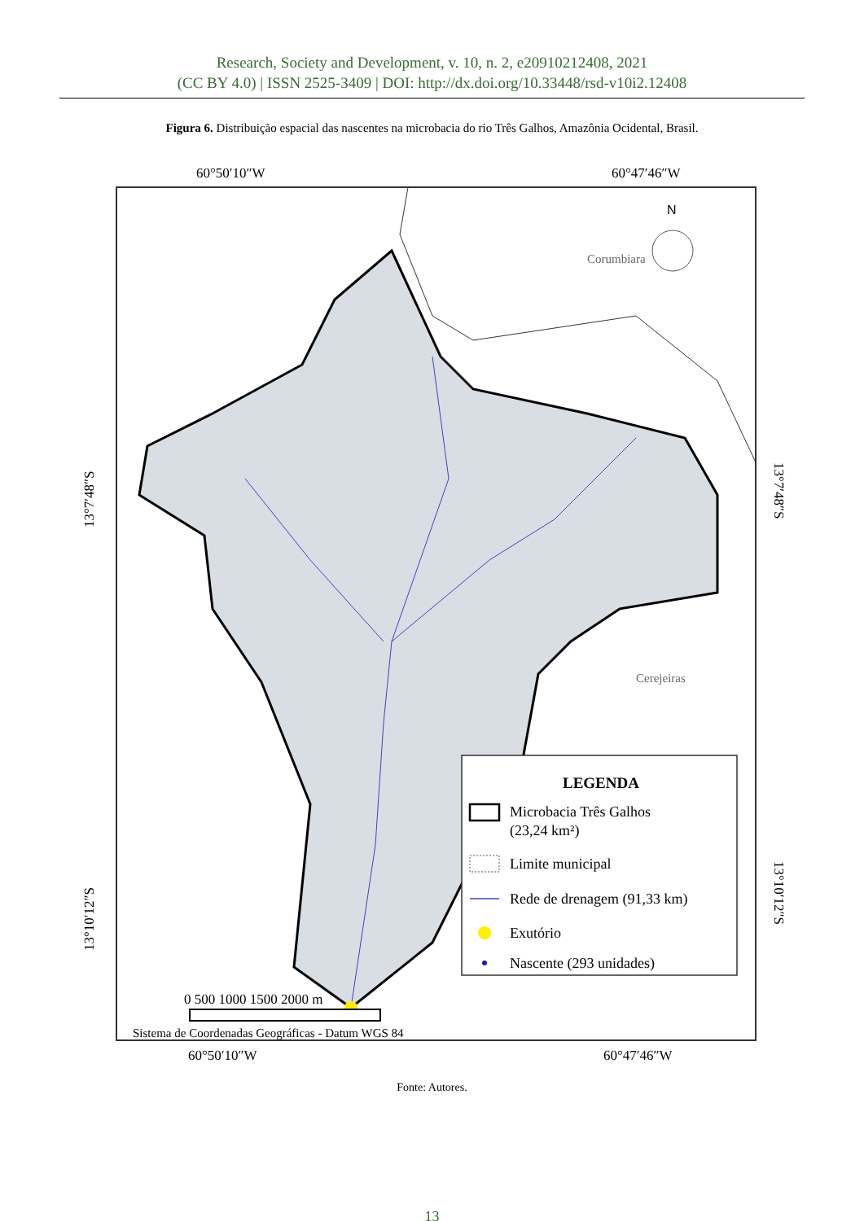Research, Society and Development, v. 10, n. 2, e20910212408, 2021
(CC BY 4.0) | ISSN 2525-3409 | DOI: http://dx.doi.org/10.33448/rsd-v10i2.12408
Figura 6. Distribuição espacial das nascentes na microbacia do rio Três Galhos, Amazônia Ocidental, Brasil.
60°50′10″W
60°47′46″W
Corumbiara
Cerejeiras
N
13°7′48″S
13°7′48″S
13°10′12″S
13°10′12″S
LEGENDA
Microbacia Três Galhos
(23,24 km²)
Limite municipal
Rede de drenagem (91,33 km)
Exutório
Nascente (293 unidades)
0 500 1000 1500 2000 m
Sistema de Coordenadas Geográficas - Datum WGS 84
60°50′10″W
60°47′46″W
Fonte: Autores.
13